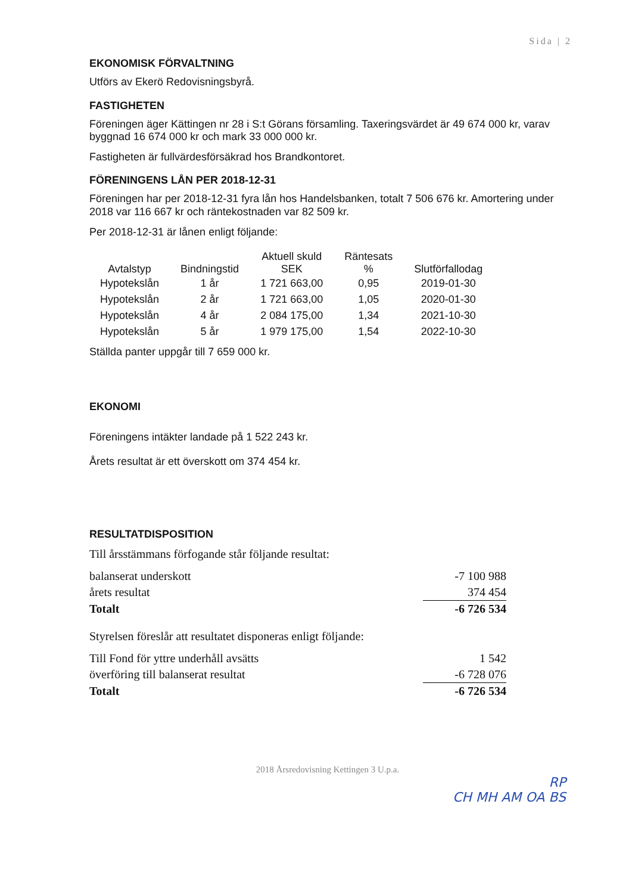Sida | 2
EKONOMISK FÖRVALTNING
Utförs av Ekerö Redovisningsbyrå.
FASTIGHETEN
Föreningen äger Kättingen nr 28 i S:t Görans församling. Taxeringsvärdet är 49 674 000 kr, varav byggnad 16 674 000 kr och mark 33 000 000 kr.
Fastigheten är fullvärdesförsäkrad hos Brandkontoret.
FÖRENINGENS LÅN PER 2018-12-31
Föreningen har per 2018-12-31 fyra lån hos Handelsbanken, totalt 7 506 676 kr. Amortering under 2018 var 116 667 kr och räntekostnaden var 82 509 kr.
Per 2018-12-31 är lånen enligt följande:
| Avtalstyp | Bindningstid | Aktuell skuld SEK | Räntesats % | Slutförfallodag |
| --- | --- | --- | --- | --- |
| Hypotekslån | 1 år | 1 721 663,00 | 0,95 | 2019-01-30 |
| Hypotekslån | 2 år | 1 721 663,00 | 1,05 | 2020-01-30 |
| Hypotekslån | 4 år | 2 084 175,00 | 1,34 | 2021-10-30 |
| Hypotekslån | 5 år | 1 979 175,00 | 1,54 | 2022-10-30 |
Ställda panter uppgår till 7 659 000 kr.
EKONOMI
Föreningens intäkter landade på 1 522 243 kr.
Årets resultat är ett överskott om 374 454 kr.
RESULTATDISPOSITION
Till årsstämmans förfogande står följande resultat:
| balanserat underskott | -7 100 988 |
| årets resultat | 374 454 |
| Totalt | -6 726 534 |
Styrelsen föreslår att resultatet disponeras enligt följande:
| Till Fond för yttre underhåll avsätts | 1 542 |
| överföring till balanserat resultat | -6 728 076 |
| Totalt | -6 726 534 |
2018 Årsredovisning Kettingen 3 U.p.a.
RP
CH MH AM OA BS